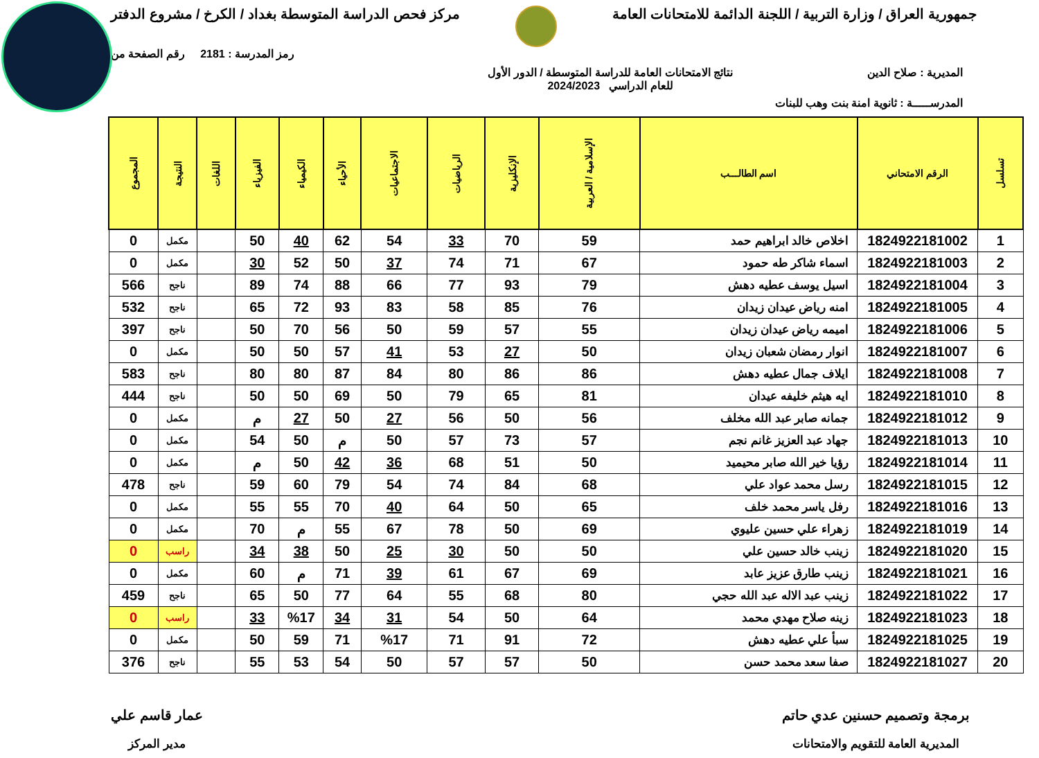جمهورية العراق / وزارة التربية / اللجنة الدائمة للامتحانات العامة
مركز فحص الدراسة المتوسطة بغداد / الكرخ / مشروع الدفتر
رمز المدرسة : 2181 رقم الصفحة من
المديرية : صلاح الدين نتائج الامتحانات العامة للدراسة المتوسطة / الدور الأول
للعام الدراسي 2024/2023
المدرســـــة : ثانوية امنة بنت وهب للبنات
| تسلسل | الرقم الامتحاني | اسم الطالـــب | الإسلامية / العربية | الإنكليزية | الرياضيات | الاجتماعيات | الأحياء | الكيمياء | الفيزياء | اللغات | النتيجة | المجموع |
| --- | --- | --- | --- | --- | --- | --- | --- | --- | --- | --- | --- | --- |
| 1 | 1824922181002 | اخلاص خالد ابراهيم حمد | 59 | 70 | 33 | 54 | 62 | 40 | 50 | | مكمل | 0 |
| 2 | 1824922181003 | اسماء شاكر طه حمود | 67 | 71 | 74 | 37 | 50 | 52 | 30 | | مكمل | 0 |
| 3 | 1824922181004 | اسيل يوسف عطيه دهش | 79 | 93 | 77 | 66 | 88 | 74 | 89 | | ناجح | 566 |
| 4 | 1824922181005 | امنه رياض عيدان زيدان | 76 | 85 | 58 | 83 | 93 | 72 | 65 | | ناجح | 532 |
| 5 | 1824922181006 | اميمه رياض عيدان زيدان | 55 | 57 | 59 | 50 | 56 | 70 | 50 | | ناجح | 397 |
| 6 | 1824922181007 | انوار رمضان شعبان زيدان | 50 | 27 | 53 | 41 | 57 | 50 | 50 | | مكمل | 0 |
| 7 | 1824922181008 | ايلاف جمال عطيه دهش | 86 | 86 | 80 | 84 | 87 | 80 | 80 | | ناجح | 583 |
| 8 | 1824922181010 | ايه هيثم خليفه عيدان | 81 | 65 | 79 | 50 | 69 | 50 | 50 | | ناجح | 444 |
| 9 | 1824922181012 | جمانه صابر عبد الله مخلف | 56 | 50 | 56 | 27 | 50 | 27 | م | | مكمل | 0 |
| 10 | 1824922181013 | جهاد عبد العزيز غانم نجم | 57 | 73 | 57 | 50 | م | 50 | 54 | | مكمل | 0 |
| 11 | 1824922181014 | رؤيا خير الله صابر محيميد | 50 | 51 | 68 | 36 | 42 | 50 | م | | مكمل | 0 |
| 12 | 1824922181015 | رسل محمد عواد علي | 68 | 84 | 74 | 54 | 79 | 60 | 59 | | ناجح | 478 |
| 13 | 1824922181016 | رفل ياسر محمد خلف | 65 | 50 | 64 | 40 | 70 | 55 | 55 | | مكمل | 0 |
| 14 | 1824922181019 | زهراء علي حسين عليوي | 69 | 50 | 78 | 67 | 55 | م | 70 | | مكمل | 0 |
| 15 | 1824922181020 | زينب خالد حسين علي | 50 | 50 | 30 | 25 | 50 | 38 | 34 | | راسب | 0 |
| 16 | 1824922181021 | زينب طارق عزيز عابد | 69 | 67 | 61 | 39 | 71 | م | 60 | | مكمل | 0 |
| 17 | 1824922181022 | زينب عبد الاله عبد الله حجي | 80 | 68 | 55 | 64 | 77 | 50 | 65 | | ناجح | 459 |
| 18 | 1824922181023 | زينه صلاح مهدي محمد | 64 | 50 | 54 | 31 | 34 | %17 | 33 | | راسب | 0 |
| 19 | 1824922181025 | سبأ علي عطيه دهش | 72 | 91 | 71 | %17 | 71 | 59 | 50 | | مكمل | 0 |
| 20 | 1824922181027 | صفا سعد محمد حسن | 50 | 57 | 57 | 50 | 54 | 53 | 55 | | ناجح | 376 |
برمجة وتصميم حسنين عدي حاتم
المديرية العامة للتقويم والامتحانات
عمار قاسم علي
مدير المركز